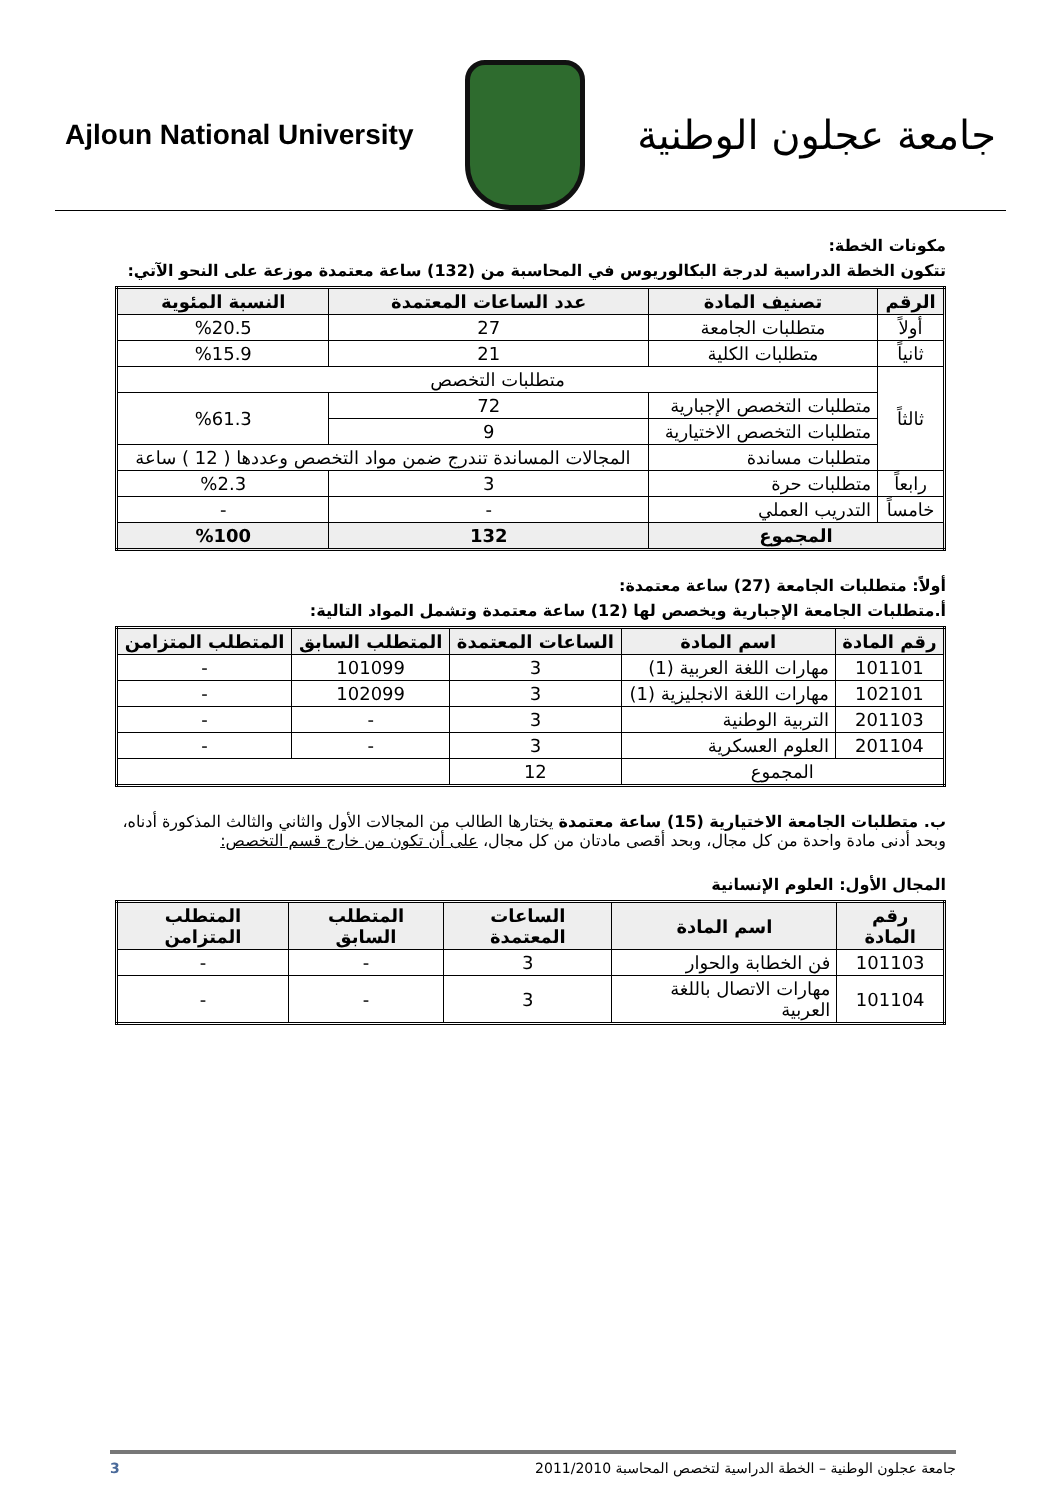Ajloun National University
جامعة عجلون الوطنية
مكونات الخطة:
تتكون الخطة الدراسية لدرجة البكالوريوس في المحاسبة من (132) ساعة معتمدة موزعة على النحو الآتي:
| الرقم | تصنيف المادة | عدد الساعات المعتمدة | النسبة المئوية |
| --- | --- | --- | --- |
| أولاً | متطلبات الجامعة | 27 | %20.5 |
| ثانياً | متطلبات الكلية | 21 | %15.9 |
| ثالثاً | متطلبات التخصص | | |
| | متطلبات التخصص الإجبارية | 72 | %61.3 |
| | متطلبات التخصص الاختيارية | 9 | |
| | متطلبات مساندة | المجالات المساندة تندرج ضمن مواد التخصص وعددها ( 12 ) ساعة | |
| رابعاً | متطلبات حرة | 3 | %2.3 |
| خامساً | التدريب العملي | - | - |
| المجموع | | 132 | %100 |
أولاً: متطلبات الجامعة (27) ساعة معتمدة:
أ.متطلبات الجامعة الإجبارية ويخصص لها (12) ساعة معتمدة وتشمل المواد التالية:
| رقم المادة | اسم المادة | الساعات المعتمدة | المتطلب السابق | المتطلب المتزامن |
| --- | --- | --- | --- | --- |
| 101101 | مهارات اللغة العربية (1) | 3 | 101099 | - |
| 102101 | مهارات اللغة الانجليزية (1) | 3 | 102099 | - |
| 201103 | التربية الوطنية | 3 | - | - |
| 201104 | العلوم العسكرية | 3 | - | - |
| المجموع | | 12 | | |
ب. متطلبات الجامعة الاختيارية (15) ساعة معتمدة يختارها الطالب من المجالات الأول والثاني والثالث المذكورة أدناه، وبحد أدنى مادة واحدة من كل مجال، وبحد أقصى مادتان من كل مجال، على أن تكون من خارج قسم التخصص:
المجال الأول: العلوم الإنسانية
| رقم المادة | اسم المادة | الساعات المعتمدة | المتطلب السابق | المتطلب المتزامن |
| --- | --- | --- | --- | --- |
| 101103 | فن الخطابة والحوار | 3 | - | - |
| 101104 | مهارات الاتصال باللغة العربية | 3 | - | - |
جامعة عجلون الوطنية – الخطة الدراسية لتخصص المحاسبة 2011/2010 3